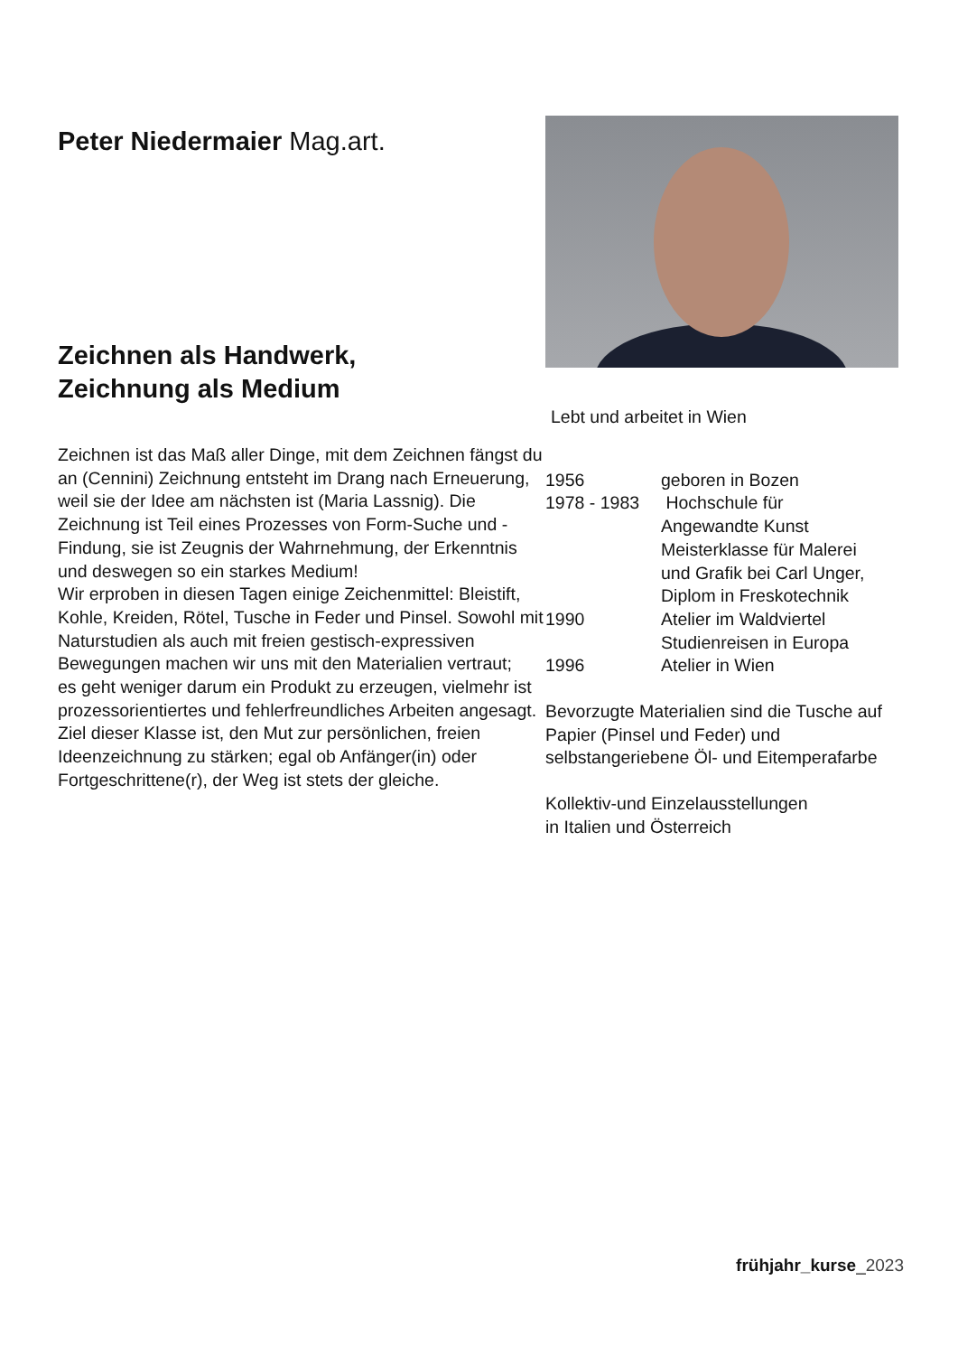Peter Niedermaier Mag.art.
Zeichnen als Handwerk,
Zeichnung als Medium
Zeichnen ist das Maß aller Dinge, mit dem Zeichnen fängst du an (Cennini) Zeichnung entsteht im Drang nach Erneuerung, weil sie der Idee am nächsten ist (Maria Lassnig). Die Zeichnung ist Teil eines Prozesses von Form-Suche und -Findung, sie ist Zeugnis der Wahrnehmung, der Erkenntnis und deswegen so ein starkes Medium!
Wir erproben in diesen Tagen einige Zeichenmittel: Bleistift, Kohle, Kreiden, Rötel, Tusche in Feder und Pinsel. Sowohl mit Naturstudien als auch mit freien gestisch-expressiven Bewegungen machen wir uns mit den Materialien vertraut;
es geht weniger darum ein Produkt zu erzeugen, vielmehr ist prozessorientiertes und fehlerfreundliches Arbeiten angesagt. Ziel dieser Klasse ist, den Mut zur persönlichen, freien Ideenzeichnung zu stärken; egal ob Anfänger(in) oder Fortgeschrittene(r), der Weg ist stets der gleiche.
Lebt und arbeitet in Wien
1956 geboren in Bozen
1978 - 1983
Hochschule für
Angewandte Kunst
Meisterklasse für Malerei
und Grafik bei Carl Unger,
Diplom in Freskotechnik
1990 Atelier im Waldviertel
Studienreisen in Europa
1996 Atelier in Wien
Bevorzugte Materialien sind die Tusche auf Papier (Pinsel und Feder) und selbstangeriebene Öl- und Eitemperafarbe
Kollektiv-und Einzelausstellungen
in Italien und Österreich
frühjahr_kurse_2023